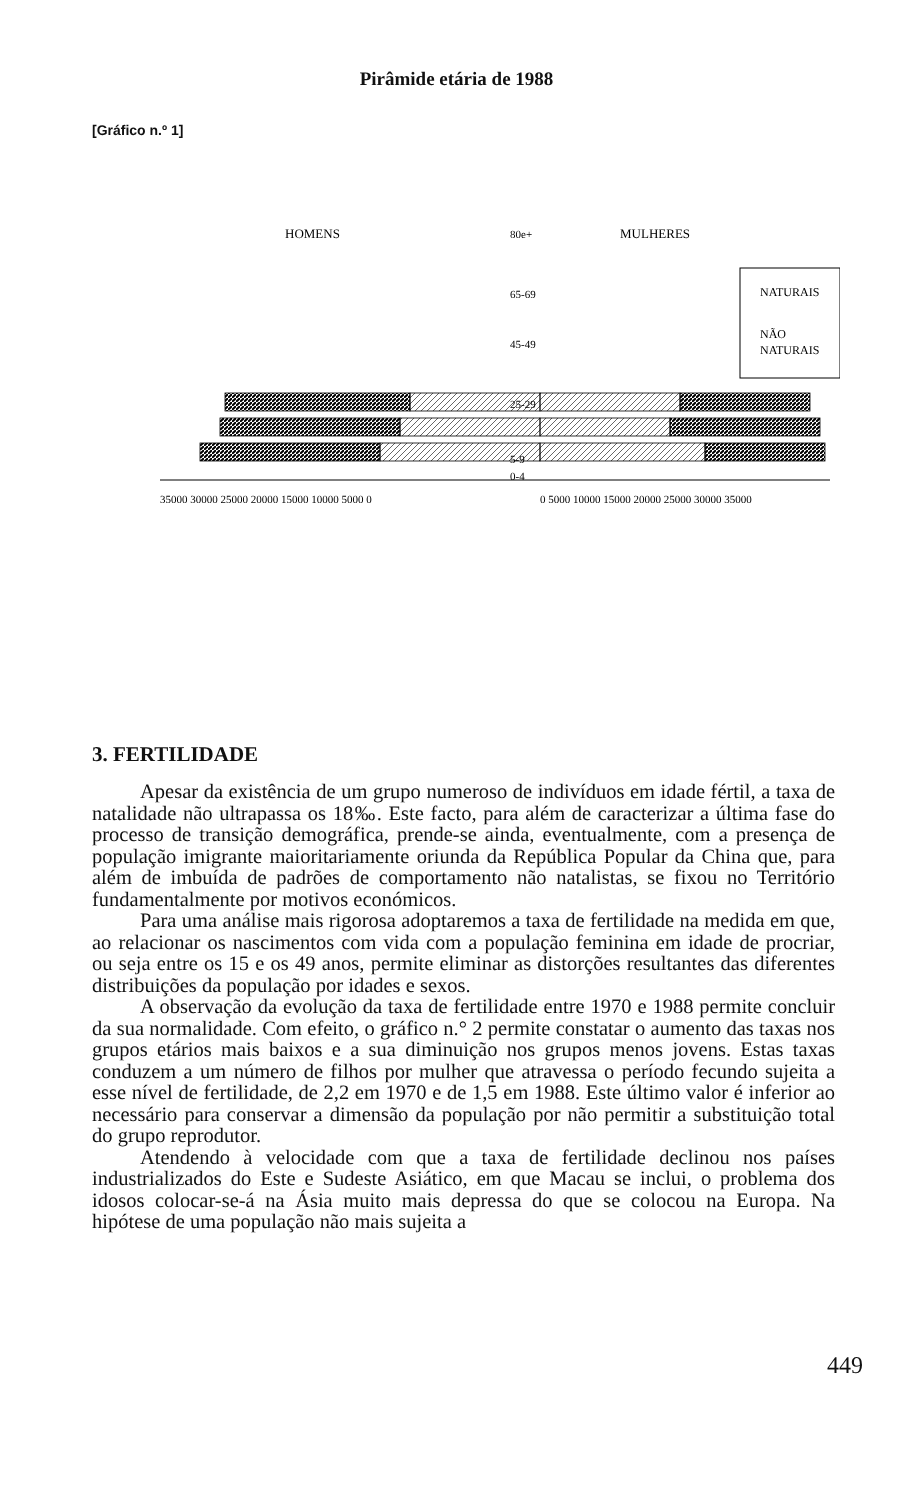Pirâmide etária de 1988
[Gráfico n.º 1]
HOMENS
MULHERES
80e+
65-69
45-49
25-29
5-9
0-4
NATURAIS
NÃO
NATURAIS
35000 30000 25000 20000 15000 10000 5000 0
0 5000 10000 15000 20000 25000 30000 35000
3. FERTILIDADE
Apesar da existência de um grupo numeroso de indivíduos em idade fértil, a taxa de natalidade não ultrapassa os 18‰. Este facto, para além de caracterizar a última fase do processo de transição demográfica, prende-se ainda, eventualmente, com a presença de população imigrante maioritariamente oriunda da República Popular da China que, para além de imbuída de padrões de comportamento não natalistas, se fixou no Território fundamentalmente por motivos económicos.
Para uma análise mais rigorosa adoptaremos a taxa de fertilidade na medida em que, ao relacionar os nascimentos com vida com a população feminina em idade de procriar, ou seja entre os 15 e os 49 anos, permite eliminar as distorções resultantes das diferentes distribuições da população por idades e sexos.
A observação da evolução da taxa de fertilidade entre 1970 e 1988 permite concluir da sua normalidade. Com efeito, o gráfico n.° 2 permite constatar o aumento das taxas nos grupos etários mais baixos e a sua diminuição nos grupos menos jovens. Estas taxas conduzem a um número de filhos por mulher que atravessa o período fecundo sujeita a esse nível de fertilidade, de 2,2 em 1970 e de 1,5 em 1988. Este último valor é inferior ao necessário para conservar a dimensão da população por não permitir a substituição total do grupo reprodutor.
Atendendo à velocidade com que a taxa de fertilidade declinou nos países industrializados do Este e Sudeste Asiático, em que Macau se inclui, o problema dos idosos colocar-se-á na Ásia muito mais depressa do que se colocou na Europa. Na hipótese de uma população não mais sujeita a
449